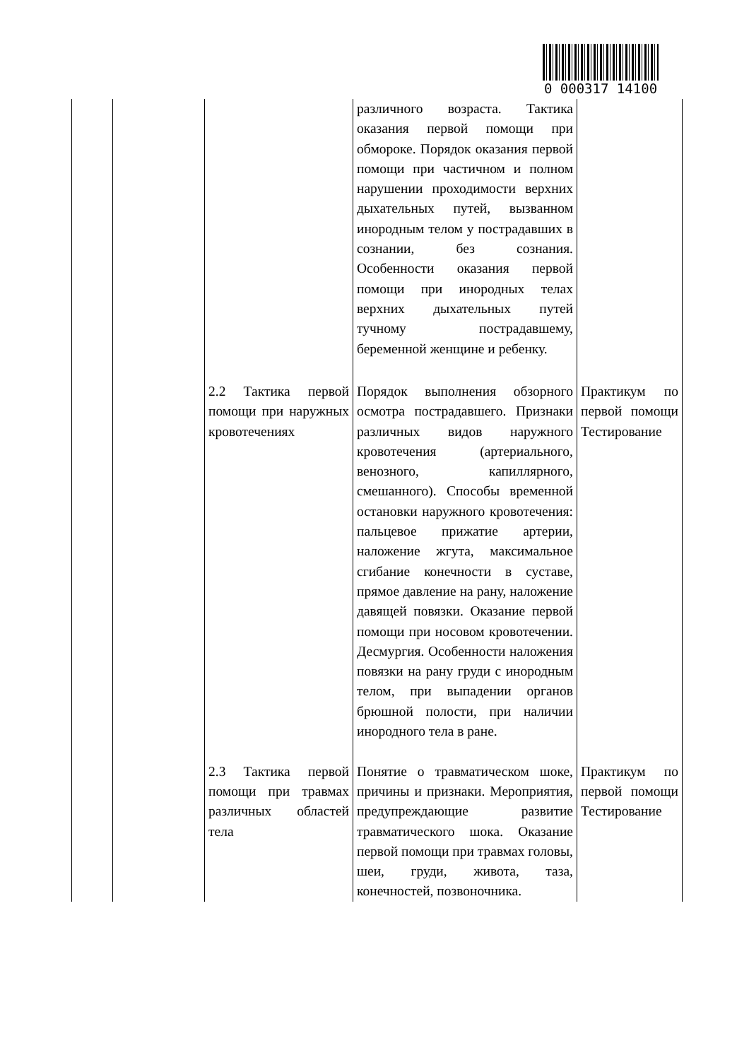0 000317 14100
| | | | различного возраста. Тактика оказания первой помощи при обмороке. Порядок оказания первой помощи при частичном и полном нарушении проходимости верхних дыхательных путей, вызванном инородным телом у пострадавших в сознании, без сознания. Особенности оказания первой помощи при инородных телах верхних дыхательных путей тучному пострадавшему, беременной женщине и ребенку. | |
| | | 2.2 Тактика первой помощи при наружных кровотечениях | Порядок выполнения обзорного осмотра пострадавшего. Признаки различных видов наружного кровотечения (артериального, венозного, капиллярного, смешанного). Способы временной остановки наружного кровотечения: пальцевое прижатие артерии, наложение жгута, максимальное сгибание конечности в суставе, прямое давление на рану, наложение давящей повязки. Оказание первой помощи при носовом кровотечении. Десмургия. Особенности наложения повязки на рану груди с инородным телом, при выпадении органов брюшной полости, при наличии инородного тела в ране. | Практикум по первой помощи Тестирование |
| | | 2.3 Тактика первой помощи при травмах различных областей тела | Понятие о травматическом шоке, причины и признаки. Мероприятия, предупреждающие развитие травматического шока. Оказание первой помощи при травмах головы, шеи, груди, живота, таза, конечностей, позвоночника. | Практикум по первой помощи Тестирование |